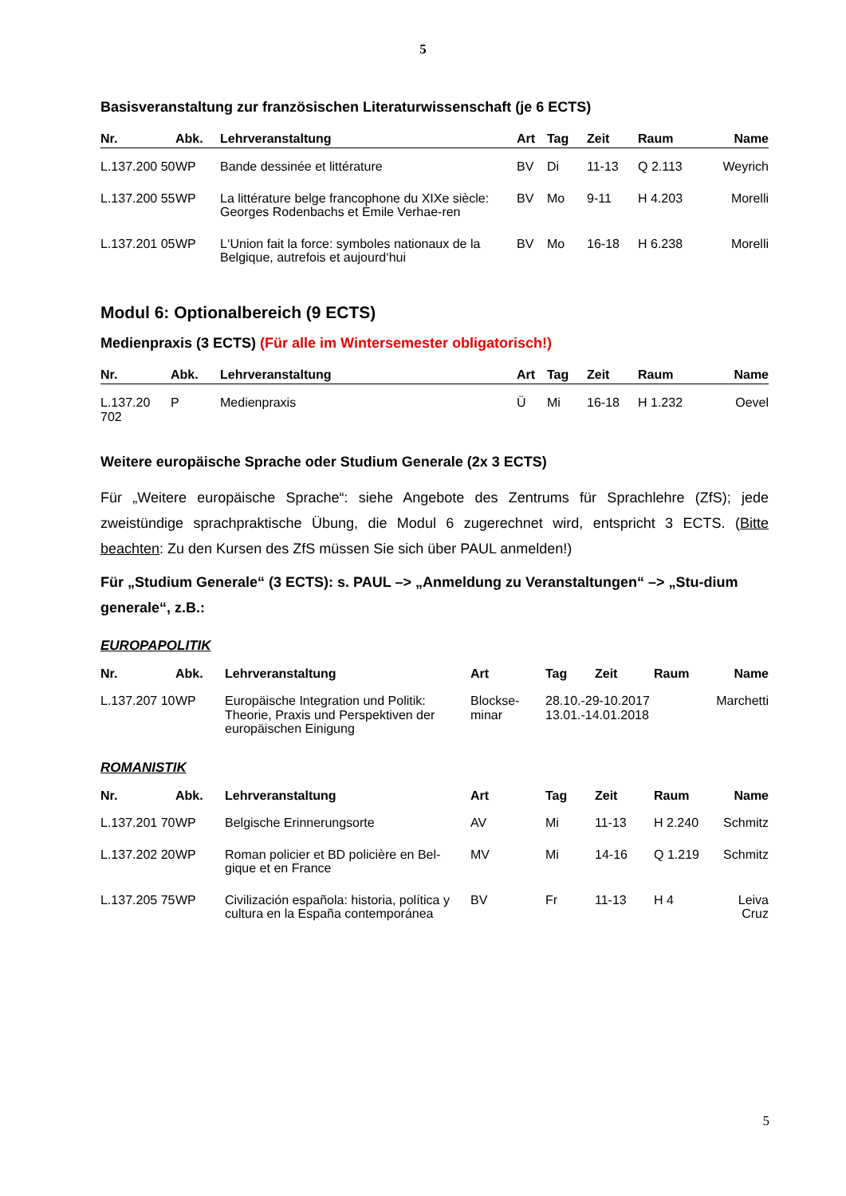5
Basisveranstaltung zur französischen Literaturwissenschaft (je 6 ECTS)
| Nr. | Abk. | Lehrveranstaltung | Art | Tag | Zeit | Raum | Name |
| --- | --- | --- | --- | --- | --- | --- | --- |
| L.137.200 50 | WP | Bande dessinée et littérature | BV | Di | 11-13 | Q 2.113 | Weyrich |
| L.137.200 55 | WP | La littérature belge francophone du XIXe siècle: Georges Rodenbachs et Émile Verhae-ren | BV | Mo | 9-11 | H 4.203 | Morelli |
| L.137.201 05 | WP | L‘Union fait la force: symboles nationaux de la Belgique, autrefois et aujourd‘hui | BV | Mo | 16-18 | H 6.238 | Morelli |
Modul 6: Optionalbereich (9 ECTS)
Medienpraxis (3 ECTS) (Für alle im Wintersemester obligatorisch!)
| Nr. | Abk. | Lehrveranstaltung | Art | Tag | Zeit | Raum | Name |
| --- | --- | --- | --- | --- | --- | --- | --- |
| L.137.20 702 | P | Medienpraxis | Ü | Mi | 16-18 | H 1.232 | Oevel |
Weitere europäische Sprache oder Studium Generale (2x 3 ECTS)
Für „Weitere europäische Sprache“: siehe Angebote des Zentrums für Sprachlehre (ZfS); jede zweistündige sprachpraktische Übung, die Modul 6 zugerechnet wird, entspricht 3 ECTS. (Bitte beachten: Zu den Kursen des ZfS müssen Sie sich über PAUL anmelden!)
Für „Studium Generale“ (3 ECTS): s. PAUL –> „Anmeldung zu Veranstaltungen“ –> „Stu-dium generale“, z.B.:
EUROPAPOLITIK
| Nr. | Abk. | Lehrveranstaltung | Art | Tag | Zeit | Raum | Name |
| --- | --- | --- | --- | --- | --- | --- | --- |
| L.137.207 10 | WP | Europäische Integration und Politik: Theorie, Praxis und Perspektiven der europäischen Einigung | Blockse-minar | 28.10.-29-10.2017 13.01.-14.01.2018 | | | Marchetti |
ROMANISTIK
| Nr. | Abk. | Lehrveranstaltung | Art | Tag | Zeit | Raum | Name |
| --- | --- | --- | --- | --- | --- | --- | --- |
| L.137.201 70 | WP | Belgische Erinnerungsorte | AV | Mi | 11-13 | H 2.240 | Schmitz |
| L.137.202 20 | WP | Roman policier et BD policière en Bel-gique et en France | MV | Mi | 14-16 | Q 1.219 | Schmitz |
| L.137.205 75 | WP | Civilización española: historia, política y cultura en la España contemporánea | BV | Fr | 11-13 | H 4 | Leiva Cruz |
5